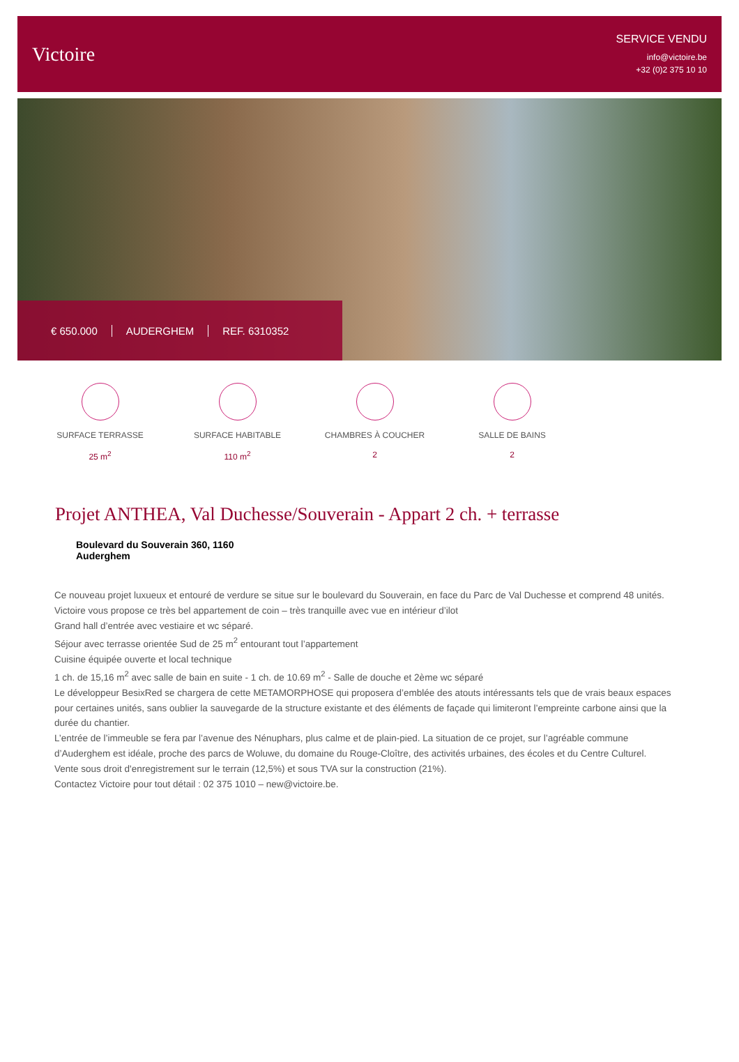Victoire
SERVICE VENDU
info@victoire.be
+32 (0)2 375 10 10
€ 650.000 AUDERGHEM REF. 6310352
SURFACE TERRASSE
25 m<sup>2</sup>
SURFACE HABITABLE
110 m<sup>2</sup>
CHAMBRES À COUCHER
2
SALLE DE BAINS
2
Projet ANTHEA, Val Duchesse/Souverain - Appart 2 ch. + terrasse
Boulevard du Souverain 360, 1160 Auderghem
Ce nouveau projet luxueux et entouré de verdure se situe sur le boulevard du Souverain, en face du Parc de Val Duchesse et comprend 48 unités.
Victoire vous propose ce très bel appartement de coin – très tranquille avec vue en intérieur d’ilot
Grand hall d’entrée avec vestiaire et wc séparé.
Séjour avec terrasse orientée Sud de 25 m<sup>2</sup> entourant tout l’appartement
Cuisine équipée ouverte et local technique
1 ch. de 15,16 m<sup>2</sup> avec salle de bain en suite - 1 ch. de 10.69 m<sup>2</sup> - Salle de douche et 2ème wc séparé
Le développeur BesixRed se chargera de cette METAMORPHOSE qui proposera d’emblée des atouts intéressants tels que de vrais beaux espaces pour certaines unités, sans oublier la sauvegarde de la structure existante et des éléments de façade qui limiteront l’empreinte carbone ainsi que la durée du chantier.
L’entrée de l’immeuble se fera par l’avenue des Nénuphars, plus calme et de plain-pied. La situation de ce projet, sur l’agréable commune d’Auderghem est idéale, proche des parcs de Woluwe, du domaine du Rouge-Cloître, des activités urbaines, des écoles et du Centre Culturel.
Vente sous droit d'enregistrement sur le terrain (12,5%) et sous TVA sur la construction (21%).
Contactez Victoire pour tout détail : 02 375 1010 – new@victoire.be.